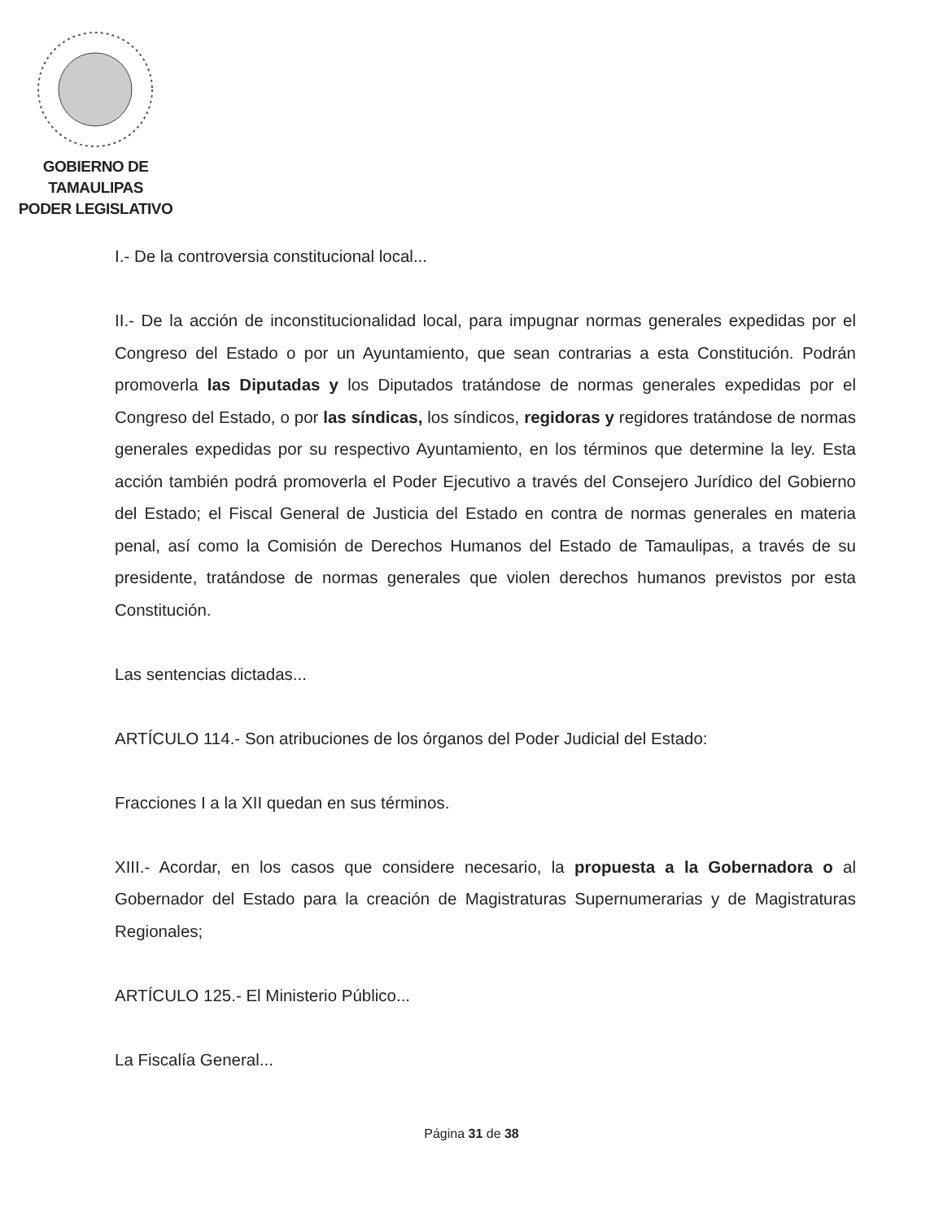GOBIERNO DE TAMAULIPAS
PODER LEGISLATIVO
I.- De la controversia constitucional local...
II.- De la acción de inconstitucionalidad local, para impugnar normas generales expedidas por el Congreso del Estado o por un Ayuntamiento, que sean contrarias a esta Constitución. Podrán promoverla las Diputadas y los Diputados tratándose de normas generales expedidas por el Congreso del Estado, o por las síndicas, los síndicos, regidoras y regidores tratándose de normas generales expedidas por su respectivo Ayuntamiento, en los términos que determine la ley. Esta acción también podrá promoverla el Poder Ejecutivo a través del Consejero Jurídico del Gobierno del Estado; el Fiscal General de Justicia del Estado en contra de normas generales en materia penal, así como la Comisión de Derechos Humanos del Estado de Tamaulipas, a través de su presidente, tratándose de normas generales que violen derechos humanos previstos por esta Constitución.
Las sentencias dictadas...
ARTÍCULO 114.- Son atribuciones de los órganos del Poder Judicial del Estado:
Fracciones I a la XII quedan en sus términos.
XIII.- Acordar, en los casos que considere necesario, la propuesta a la Gobernadora o al Gobernador del Estado para la creación de Magistraturas Supernumerarias y de Magistraturas Regionales;
ARTÍCULO 125.- El Ministerio Público...
La Fiscalía General...
Página 31 de 38